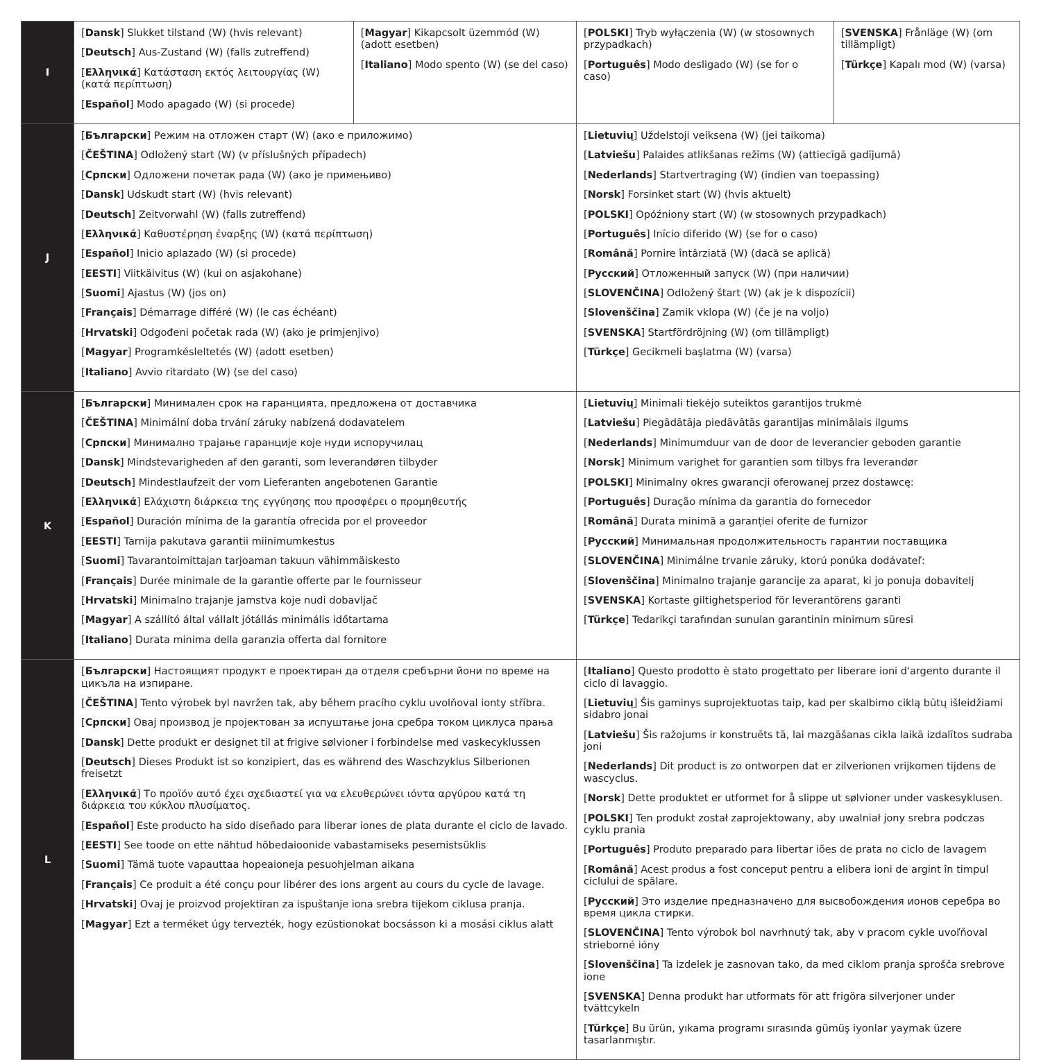| I | [ Dansk ] Slukket tilstand (W) (hvis relevant) [ Deutsch ] Aus-Zustand (W) (falls zutreffend) [ Ελληνικά ] Κατάσταση εκτός λειτουργίας (W) (κατά περίπτωση) [ Español ] Modo apagado (W) (si procede) | [ Magyar ] Kikapcsolt üzemmód (W) (adott esetben) [ Italiano ] Modo spento (W) (se del caso) | [ POLSKI ] Tryb wyłączenia (W) (w stosownych przypadkach) [ Português ] Modo desligado (W) (se for o caso) | [ SVENSKA ] Frånläge (W) (om tillämpligt) [ Türkçe ] Kapalı mod (W) (varsa) |
| J | [ Български ] Режим на отложен старт (W) (ако е приложимо) [ ČEŠTINA ] Odložený start (W) (v příslušných případech) [ Српски ] Одложени почетак рада (W) (ако је примењиво) [ Dansk ] Udskudt start (W) (hvis relevant) [ Deutsch ] Zeitvorwahl (W) (falls zutreffend) [ Ελληνικά ] Καθυστέρηση έναρξης (W) (κατά περίπτωση) [ Español ] Inicio aplazado (W) (si procede) [ EESTI ] Viitkäivitus (W) (kui on asjakohane) [ Suomi ] Ajastus (W) (jos on) [ Français ] Démarrage différé (W) (le cas échéant) [ Hrvatski ] Odgođeni početak rada (W) (ako je primjenjivo) [ Magyar ] Programkésleltetés (W) (adott esetben) [ Italiano ] Avvio ritardato (W) (se del caso) | | [ Lietuvių ] Uždelstoji veiksena (W) (jei taikoma) [ Latviešu ] Palaides atlikšanas režīms (W) (attiecīgā gadījumā) [ Nederlands ] Startvertraging (W) (indien van toepassing) [ Norsk ] Forsinket start (W) (hvis aktuelt) [ POLSKI ] Opóźniony start (W) (w stosownych przypadkach) [ Português ] Início diferido (W) (se for o caso) [ Română ] Pornire întârziată (W) (dacă se aplică) [ Русский ] Отложенный запуск (W) (при наличии) [ SLOVENČINA ] Odložený štart (W) (ak je k dispozícii) [ Slovenščina ] Zamik vklopa (W) (če je na voljo) [ SVENSKA ] Startfördröjning (W) (om tillämpligt) [ Türkçe ] Gecikmeli başlatma (W) (varsa) | |
| K | [ Български ] Минимален срок на гаранцията, предложена от доставчика [ ČEŠTINA ] Minimální doba trvání záruky nabízená dodavatelem [ Српски ] Минимално трајање гаранције које нуди испоручилац [ Dansk ] Mindstevarigheden af den garanti, som leverandøren tilbyder [ Deutsch ] Mindestlaufzeit der vom Lieferanten angebotenen Garantie [ Ελληνικά ] Ελάχιστη διάρκεια της εγγύησης που προσφέρει ο προμηθευτής [ Español ] Duración mínima de la garantía ofrecida por el proveedor [ EESTI ] Tarnija pakutava garantii miinimumkestus [ Suomi ] Tavarantoimittajan tarjoaman takuun vähimmäiskesto [ Français ] Durée minimale de la garantie offerte par le fournisseur [ Hrvatski ] Minimalno trajanje jamstva koje nudi dobavljač [ Magyar ] A szállító által vállalt jótállás minimális időtartama [ Italiano ] Durata minima della garanzia offerta dal fornitore | | [ Lietuvių ] Minimali tiekėjo suteiktos garantijos trukmė [ Latviešu ] Piegādātāja piedāvātās garantijas minimālais ilgums [ Nederlands ] Minimumduur van de door de leverancier geboden garantie [ Norsk ] Minimum varighet for garantien som tilbys fra leverandør [ POLSKI ] Minimalny okres gwarancji oferowanej przez dostawcę: [ Português ] Duração mínima da garantia do fornecedor [ Română ] Durata minimă a garanției oferite de furnizor [ Русский ] Минимальная продолжительность гарантии поставщика [ SLOVENČINA ] Minimálne trvanie záruky, ktorú ponúka dodávateľ: [ Slovenščina ] Minimalno trajanje garancije za aparat, ki jo ponuja dobavitelj [ SVENSKA ] Kortaste giltighetsperiod för leverantörens garanti [ Türkçe ] Tedarikçi tarafından sunulan garantinin minimum süresi | |
| L | [ Български ] Настоящият продукт е проектиран да отделя сребърни йони по време на цикъла на изпиране. [ ČEŠTINA ] Tento výrobek byl navržen tak, aby během pracího cyklu uvolňoval ionty stříbra. [ Српски ] Овај производ је пројектован за испуштање јона сребра током циклуса прања [ Dansk ] Dette produkt er designet til at frigive sølvioner i forbindelse med vaskecyklussen [ Deutsch ] Dieses Produkt ist so konzipiert, das es während des Waschzyklus Silberionen freisetzt [ Ελληνικά ] Το προϊόν αυτό έχει σχεδιαστεί για να ελευθερώνει ιόντα αργύρου κατά τη διάρκεια του κύκλου πλυσίματος. [ Español ] Este producto ha sido diseñado para liberar iones de plata durante el ciclo de lavado. [ EESTI ] See toode on ette nähtud hõbedaioonide vabastamiseks pesemistsüklis [ Suomi ] Tämä tuote vapauttaa hopeaioneja pesuohjelman aikana [ Français ] Ce produit a été conçu pour libérer des ions argent au cours du cycle de lavage. [ Hrvatski ] Ovaj je proizvod projektiran za ispuštanje iona srebra tijekom ciklusa pranja. [ Magyar ] Ezt a terméket úgy tervezték, hogy ezüstionokat bocsásson ki a mosási ciklus alatt | | [ Italiano ] Questo prodotto è stato progettato per liberare ioni d'argento durante il ciclo di lavaggio. [ Lietuvių ] Šis gaminys suprojektuotas taip, kad per skalbimo ciklą būtų išleidžiami sidabro jonai [ Latviešu ] Šis ražojums ir konstruēts tā, lai mazgāšanas cikla laikā izdalītos sudraba joni [ Nederlands ] Dit product is zo ontworpen dat er zilverionen vrijkomen tijdens de wascyclus. [ Norsk ] Dette produktet er utformet for å slippe ut sølvioner under vaskesyklusen. [ POLSKI ] Ten produkt został zaprojektowany, aby uwalniał jony srebra podczas cyklu prania [ Português ] Produto preparado para libertar iões de prata no ciclo de lavagem [ Română ] Acest produs a fost conceput pentru a elibera ioni de argint în timpul ciclului de spălare. [ Русский ] Это изделие предназначено для высвобождения ионов серебра во время цикла стирки. [ SLOVENČINA ] Tento výrobok bol navrhnutý tak, aby v pracom cykle uvoľňoval strieborné ióny [ Slovenščina ] Ta izdelek je zasnovan tako, da med ciklom pranja sprošča srebrove ione [ SVENSKA ] Denna produkt har utformats för att frigöra silverjoner under tvättcykeln [ Türkçe ] Bu ürün, yıkama programı sırasında gümüş iyonlar yaymak üzere tasarlanmıştır. | |